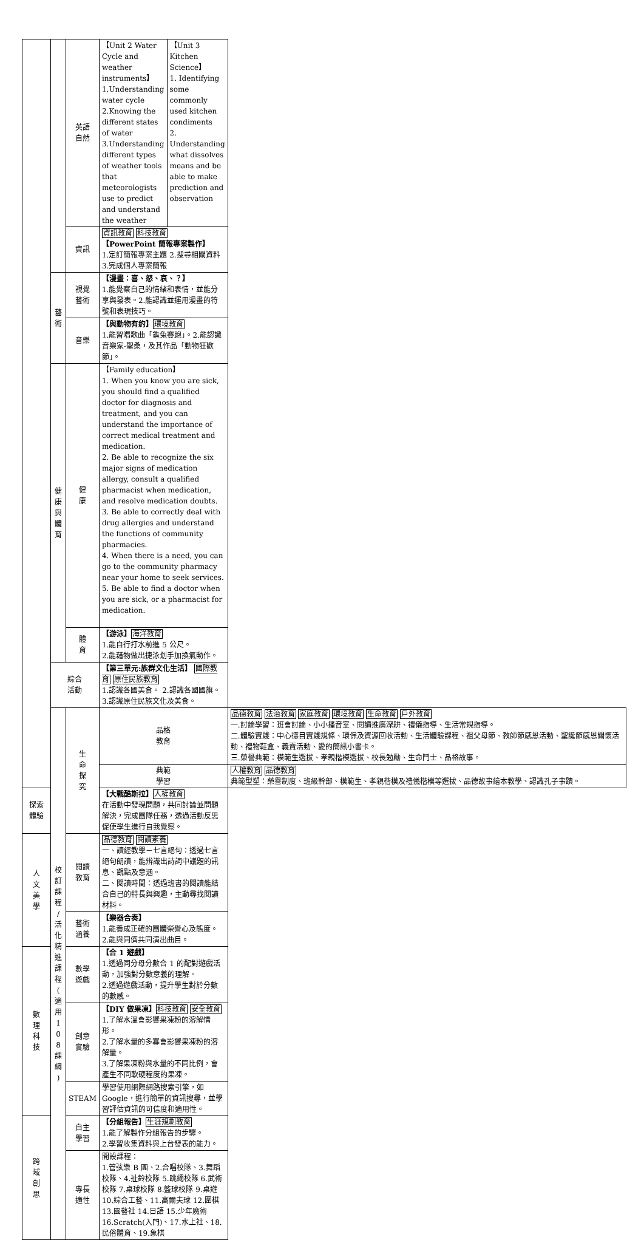| | | 英語 自然 | / 【Unit 2 Water Cycle and weather instruments】 1.Understanding water cycle 2.Knowing the different states of water 3.Understanding different types of weather tools that meteorologists use to predict and understand the weather / 【Unit 3 Kitchen Science】 1. Identifying some commonly used kitchen condiments 2. Understanding what dissolves means and be able to make prediction and observation / | |
| | | 資訊 | 資訊教育 科技教育 【PowerPoint 簡報專案製作】 1.定訂簡報專案主題 2.搜尋相關資料 3.完成個人專案簡報 | |
| | 藝 術 | 視覺 藝術 | 【漫畫：喜、怒、哀、？】 1.能覺察自己的情緒和表情，並能分享與發表。2.能認識並運用漫畫的符號和表現技巧。 | |
| | | 音樂 | 【與動物有約】 環境教育 1.能習唱歌曲「龜兔賽跑」。2.能認識音樂家-聖桑，及其作品「動物狂歡節」。 | |
| | 健 康 與 體 育 | 健 康 | 【Family education】 1. When you know you are sick, you should find a qualified doctor for diagnosis and treatment, and you can understand the importance of correct medical treatment and medication. 2. Be able to recognize the six major signs of medication allergy, consult a qualified pharmacist when medication, and resolve medication doubts. 3. Be able to correctly deal with drug allergies and understand the functions of community pharmacies. 4. When there is a need, you can go to the community pharmacy near your home to seek services. 5. Be able to find a doctor when you are sick, or a pharmacist for medication. | |
| | | 體 育 | 【游泳】 海洋教育 1.能自行打水前進 5 公尺。 2.能藉物做出捷泳划手加換氣動作。 | |
| | 綜合 活動 | | 【第三單元:族群文化生活】 國際教育 原住民族教育 1.認識各國美食。 2.認識各國國旗。 3.認識原住民族文化及美食。 | |
| | 校 訂 課 程 / 活 化 精 進 課 程 ( 適 用 1 0 8 課 綱 ) | 生 命 探 究 | 品格 教育 | 品德教育 法治教育 家庭教育 環境教育 生命教育 戶外教育 一.討論學習：班會討論、小小播音室、閱讀推廣深耕、禮儀指導、生活常規指導。 二.體驗實踐：中心德目實踐規條、環保及資源回收活動、生活體驗課程、祖父母節、教師節感恩活動、聖誕節感恩關懷活動、禮物鞋盒、義賣活動、愛的簡訊小書卡。 三.榮譽典範：模範生選拔、孝親楷模選拔、校長勉勵、生命鬥士、品格故事。 |
| | | | 典範 學習 | 人權教育 品德教育 典範型塑：榮譽制度、班級幹部、模範生、孝親楷模及禮儀楷模等選拔、品德故事繪本教學、認識孔子事蹟。 |
| 探索 體驗 | | | 【大戰酷斯拉】 人權教育 在活動中發現問題，共同討論並問題解決，完成團隊任務，透過活動反思促使學生進行自我覺察。 | |
| 人 文 美 學 | | 閱讀 教育 | 品德教育 閱讀素養 一、讀經教學－七言絕句：透過七言絕句朗讀，能辨識出詩詞中議題的訊息、觀點及意涵。 二、閱讀時間：透過班書的閱讀能結合自己的特長與興趣，主動尋找閱讀材料。 | |
| | | 藝術 涵養 | 【樂器合奏】 1.能養成正確的團體榮譽心及態度。 2.能與同儕共同演出曲目。 | |
| 數 理 科 技 | | 數學 遊戲 | 【合 1 遊戲】 1.透過同分母分數合 1 的配對遊戲活動，加強對分數意義的理解。 2.透過遊戲活動，提升學生對於分數的數感。 | |
| | | 創意 實驗 | 【DIY 做果凍】 科技教育 安全教育 1.了解水溫會影響果凍粉的溶解情形。 2.了解水量的多寡會影響果凍粉的溶解量。 3.了解果凍粉與水量的不同比例，會產生不同軟硬程度的果凍。 | |
| | | STEAM | 學習使用網際網路搜索引擎，如 Google，進行簡單的資訊搜尋，並學習評估資訊的可信度和適用性。 | |
| 跨 域 創 思 | | 自主 學習 | 【分組報告】 生涯規劃教育 1.能了解製作分組報告的步驟。 2.學習收集資料與上台發表的能力。 | |
| | | 專長 適性 | 開設課程： 1.管弦樂 B 團、2.合唱校隊、3.舞蹈校隊、4.扯鈴校隊 5.跳繩校隊 6.武術校隊 7.桌球校隊 8.籃球校隊 9.桌遊 10.綜合工藝、11.高爾夫球 12.圍棋 13.園藝社 14.日語 15.少年魔術 16.Scratch(入門)、17.水上社、18.民俗體育、19.象棋 | |